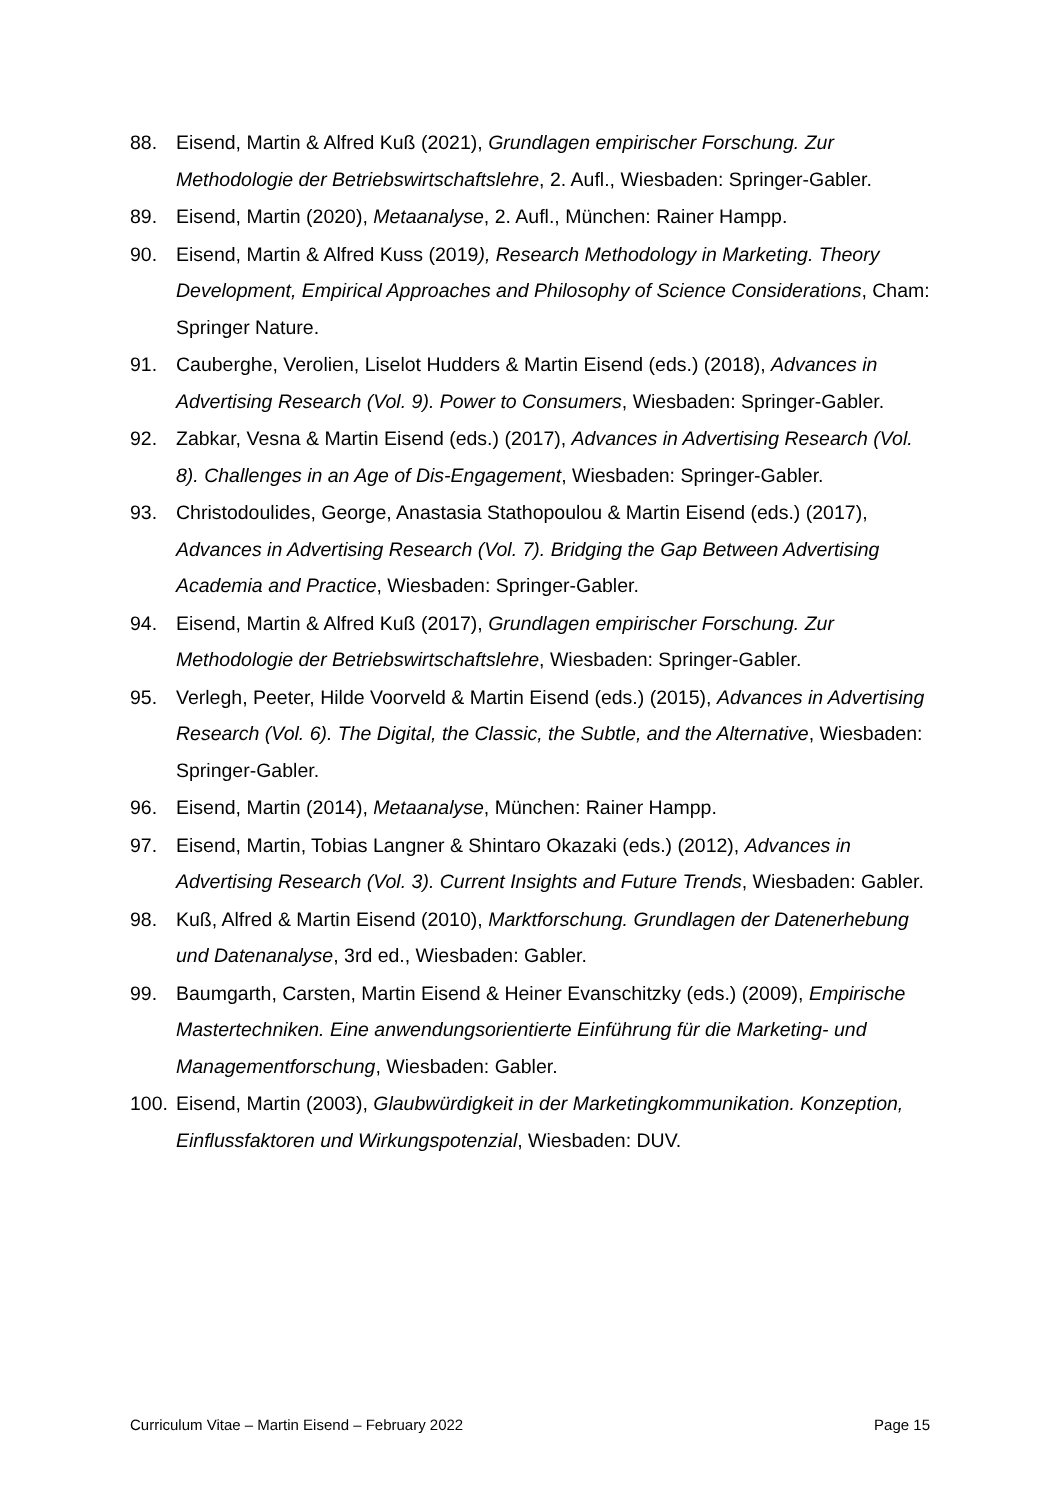88. Eisend, Martin & Alfred Kuß (2021), Grundlagen empirischer Forschung. Zur Methodologie der Betriebswirtschaftslehre, 2. Aufl., Wiesbaden: Springer-Gabler.
89. Eisend, Martin (2020), Metaanalyse, 2. Aufl., München: Rainer Hampp.
90. Eisend, Martin & Alfred Kuss (2019), Research Methodology in Marketing. Theory Development, Empirical Approaches and Philosophy of Science Considerations, Cham: Springer Nature.
91. Cauberghe, Verolien, Liselot Hudders & Martin Eisend (eds.) (2018), Advances in Advertising Research (Vol. 9). Power to Consumers, Wiesbaden: Springer-Gabler.
92. Zabkar, Vesna & Martin Eisend (eds.) (2017), Advances in Advertising Research (Vol. 8). Challenges in an Age of Dis-Engagement, Wiesbaden: Springer-Gabler.
93. Christodoulides, George, Anastasia Stathopoulou & Martin Eisend (eds.) (2017), Advances in Advertising Research (Vol. 7). Bridging the Gap Between Advertising Academia and Practice, Wiesbaden: Springer-Gabler.
94. Eisend, Martin & Alfred Kuß (2017), Grundlagen empirischer Forschung. Zur Methodologie der Betriebswirtschaftslehre, Wiesbaden: Springer-Gabler.
95. Verlegh, Peeter, Hilde Voorveld & Martin Eisend (eds.) (2015), Advances in Advertising Research (Vol. 6). The Digital, the Classic, the Subtle, and the Alternative, Wiesbaden: Springer-Gabler.
96. Eisend, Martin (2014), Metaanalyse, München: Rainer Hampp.
97. Eisend, Martin, Tobias Langner & Shintaro Okazaki (eds.) (2012), Advances in Advertising Research (Vol. 3). Current Insights and Future Trends, Wiesbaden: Gabler.
98. Kuß, Alfred & Martin Eisend (2010), Marktforschung. Grundlagen der Datenerhebung und Datenanalyse, 3rd ed., Wiesbaden: Gabler.
99. Baumgarth, Carsten, Martin Eisend & Heiner Evanschitzky (eds.) (2009), Empirische Mastertechniken. Eine anwendungsorientierte Einführung für die Marketing- und Managementforschung, Wiesbaden: Gabler.
100. Eisend, Martin (2003), Glaubwürdigkeit in der Marketingkommunikation. Konzeption, Einflussfaktoren und Wirkungspotenzial, Wiesbaden: DUV.
Curriculum Vitae – Martin Eisend – February 2022 Page 15